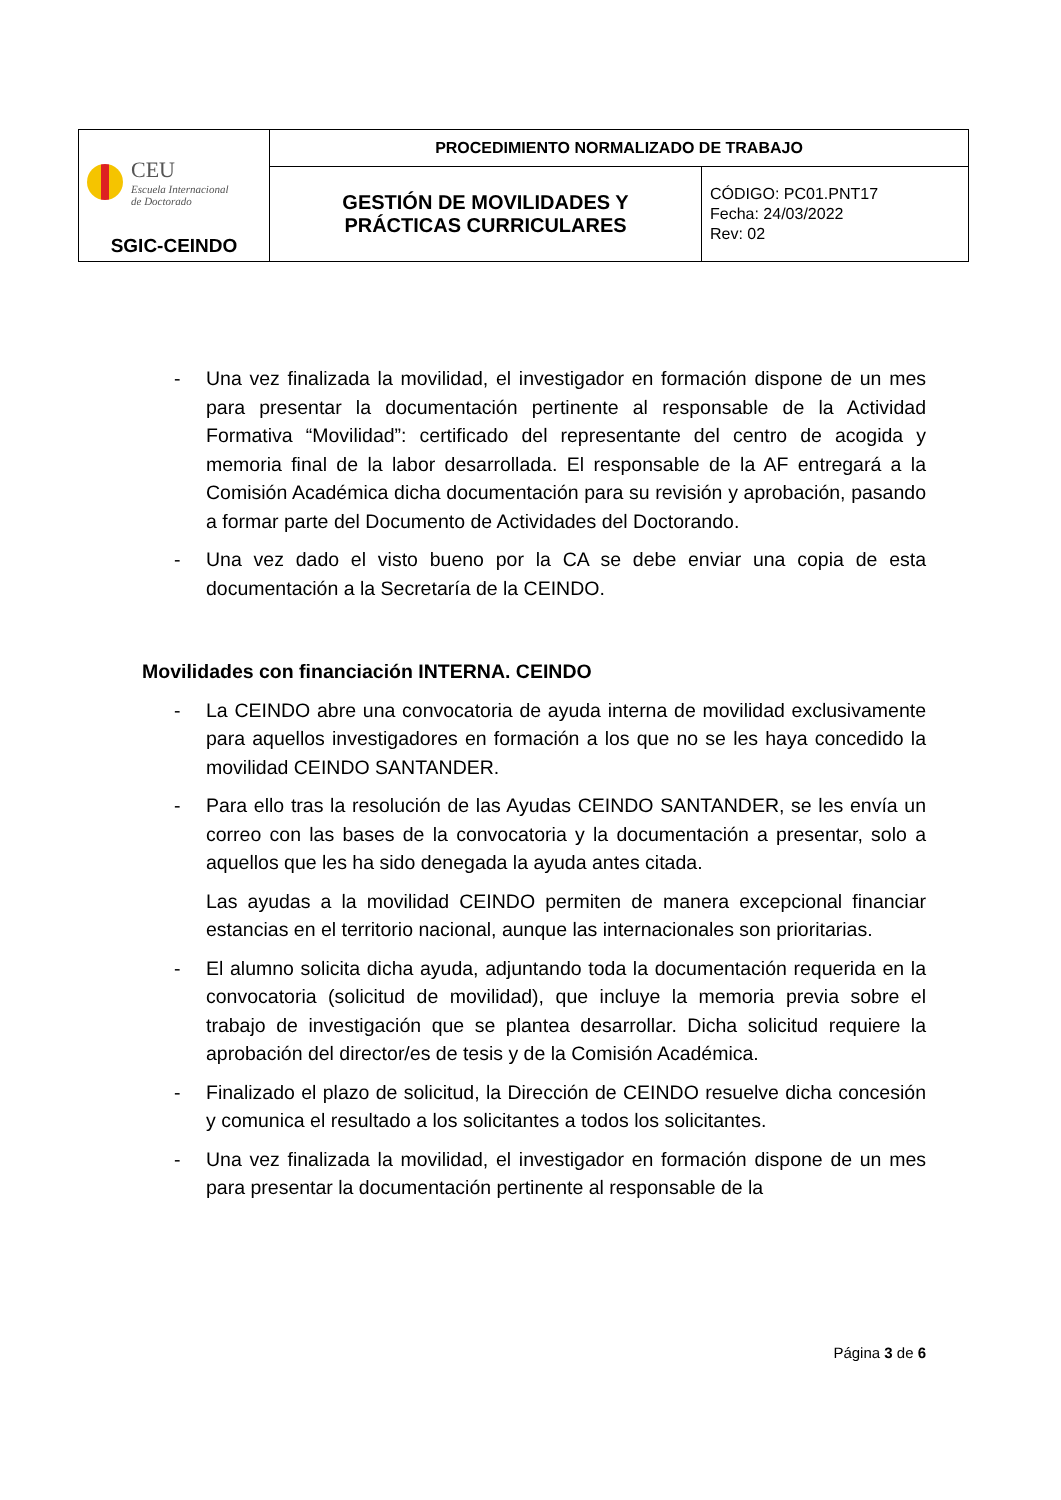| CEU Escuela Internacional de Doctorado SGIC-CEINDO | PROCEDIMIENTO NORMALIZADO DE TRABAJO | |
| | GESTIÓN DE MOVILIDADES Y PRÁCTICAS CURRICULARES | CÓDIGO: PC01.PNT17 Fecha: 24/03/2022 Rev: 02 |
- Una vez finalizada la movilidad, el investigador en formación dispone de un mes para presentar la documentación pertinente al responsable de la Actividad Formativa “Movilidad”: certificado del representante del centro de acogida y memoria final de la labor desarrollada. El responsable de la AF entregará a la Comisión Académica dicha documentación para su revisión y aprobación, pasando a formar parte del Documento de Actividades del Doctorando.
- Una vez dado el visto bueno por la CA se debe enviar una copia de esta documentación a la Secretaría de la CEINDO.
Movilidades con financiación INTERNA. CEINDO
- La CEINDO abre una convocatoria de ayuda interna de movilidad exclusivamente para aquellos investigadores en formación a los que no se les haya concedido la movilidad CEINDO SANTANDER.
- Para ello tras la resolución de las Ayudas CEINDO SANTANDER, se les envía un correo con las bases de la convocatoria y la documentación a presentar, solo a aquellos que les ha sido denegada la ayuda antes citada.
Las ayudas a la movilidad CEINDO permiten de manera excepcional financiar estancias en el territorio nacional, aunque las internacionales son prioritarias.
- El alumno solicita dicha ayuda, adjuntando toda la documentación requerida en la convocatoria (solicitud de movilidad), que incluye la memoria previa sobre el trabajo de investigación que se plantea desarrollar. Dicha solicitud requiere la aprobación del director/es de tesis y de la Comisión Académica.
- Finalizado el plazo de solicitud, la Dirección de CEINDO resuelve dicha concesión y comunica el resultado a los solicitantes a todos los solicitantes.
- Una vez finalizada la movilidad, el investigador en formación dispone de un mes para presentar la documentación pertinente al responsable de la
Página 3 de 6